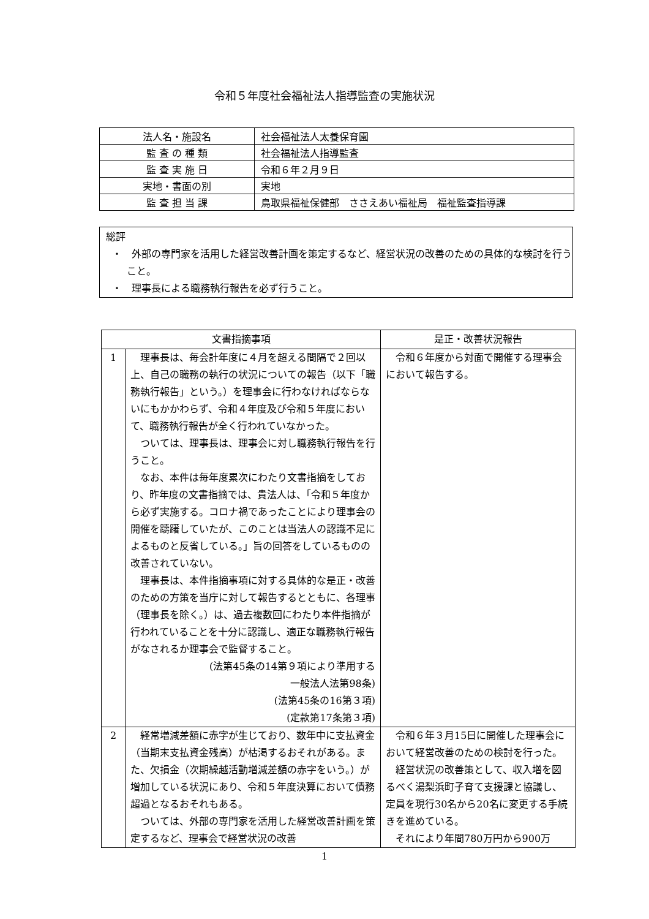令和５年度社会福祉法人指導監査の実施状況
| 法人名・施設名 | 社会福祉法人太養保育園 |
| 監 査 の 種 類 | 社会福祉法人指導監査 |
| 監 査 実 施 日 | 令和６年２月９日 |
| 実地・書面の別 | 実地 |
| 監 査 担 当 課 | 鳥取県福祉保健部 ささえあい福祉局 福祉監査指導課 |
総評
・　外部の専門家を活用した経営改善計画を策定するなど、経営状況の改善のための具体的な検討を行うこと。
・　理事長による職務執行報告を必ず行うこと。
| 文書指摘事項 | | 是正・改善状況報告 |
| --- | --- | --- |
| 1 | 理事長は、毎会計年度に４月を超える間隔で２回以上、自己の職務の執行の状況についての報告（以下「職務執行報告」という。）を理事会に行わなければならないにもかかわらず、令和４年度及び令和５年度において、職務執行報告が全く行われていなかった。 ついては、理事長は、理事会に対し職務執行報告を行うこと。 なお、本件は毎年度累次にわたり文書指摘をしており、昨年度の文書指摘では、貴法人は、「令和５年度から必ず実施する。コロナ禍であったことにより理事会の開催を躊躇していたが、このことは当法人の認識不足によるものと反省している。」旨の回答をしているものの改善されていない。 理事長は、本件指摘事項に対する具体的な是正・改善のための方策を当庁に対して報告するとともに、各理事（理事長を除く。）は、過去複数回にわたり本件指摘が行われていることを十分に認識し、適正な職務執行報告がなされるか理事会で監督すること。 (法第45条の14第９項により準用する 一般法人法第98条) (法第45条の16第３項) (定款第17条第３項) | 令和６年度から対面で開催する理事会において報告する。 |
| 2 | 経常増減差額に赤字が生じており、数年中に支払資金（当期末支払資金残高）が枯渇するおそれがある。また、欠損金（次期繰越活動増減差額の赤字をいう。）が増加している状況にあり、令和５年度決算において債務超過となるおそれもある。 ついては、外部の専門家を活用した経営改善計画を策定するなど、理事会で経営状況の改善 | 令和６年３月15日に開催した理事会において経営改善のための検討を行った。 経営状況の改善策として、収入増を図るべく湯梨浜町子育て支援課と協議し、定員を現行30名から20名に変更する手続きを進めている。 それにより年間780万円から900万 |
1